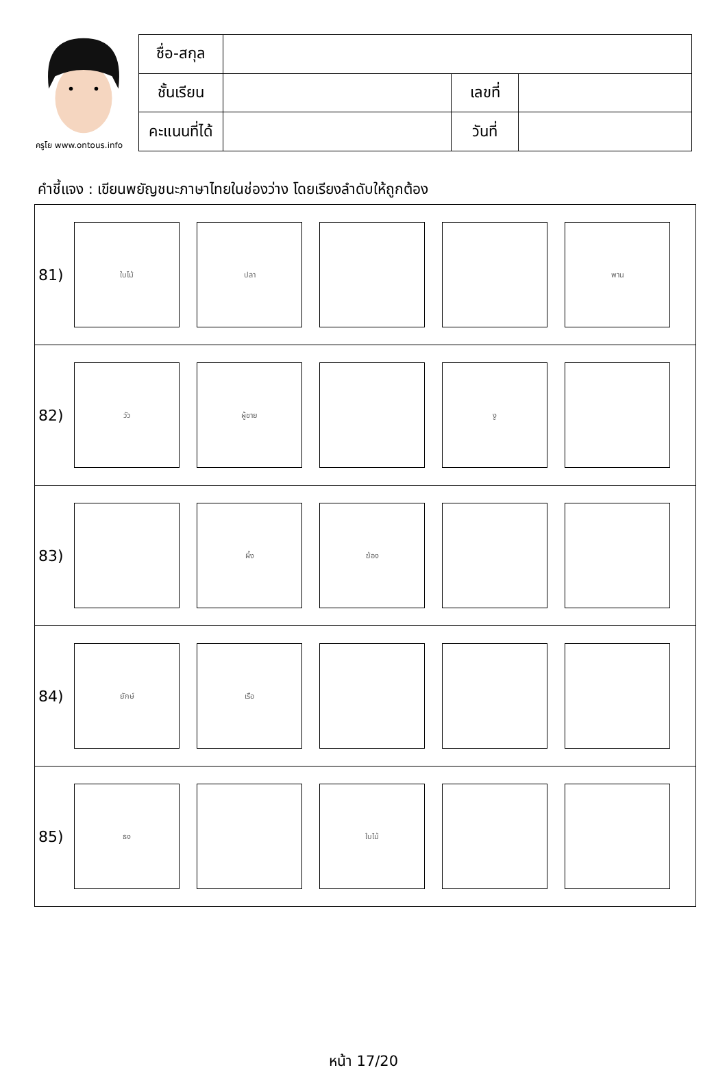ครูโย www.ontous.info
| ชื่อ-สกุล | | | |
| ชั้นเรียน | | เลขที่ | |
| คะแนนที่ได้ | | วันที่ | |
คำชี้แจง : เขียนพยัญชนะภาษาไทยในช่องว่าง โดยเรียงลำดับให้ถูกต้อง
| 81) | ใบไม้ ปลา พาน |
| 82) | วัว ผู้ชาย งู |
| 83) | ผึ้ง ฆ้อง |
| 84) | ยักษ์ เรือ |
| 85) | ธง ใบไม้ |
หน้า 17/20